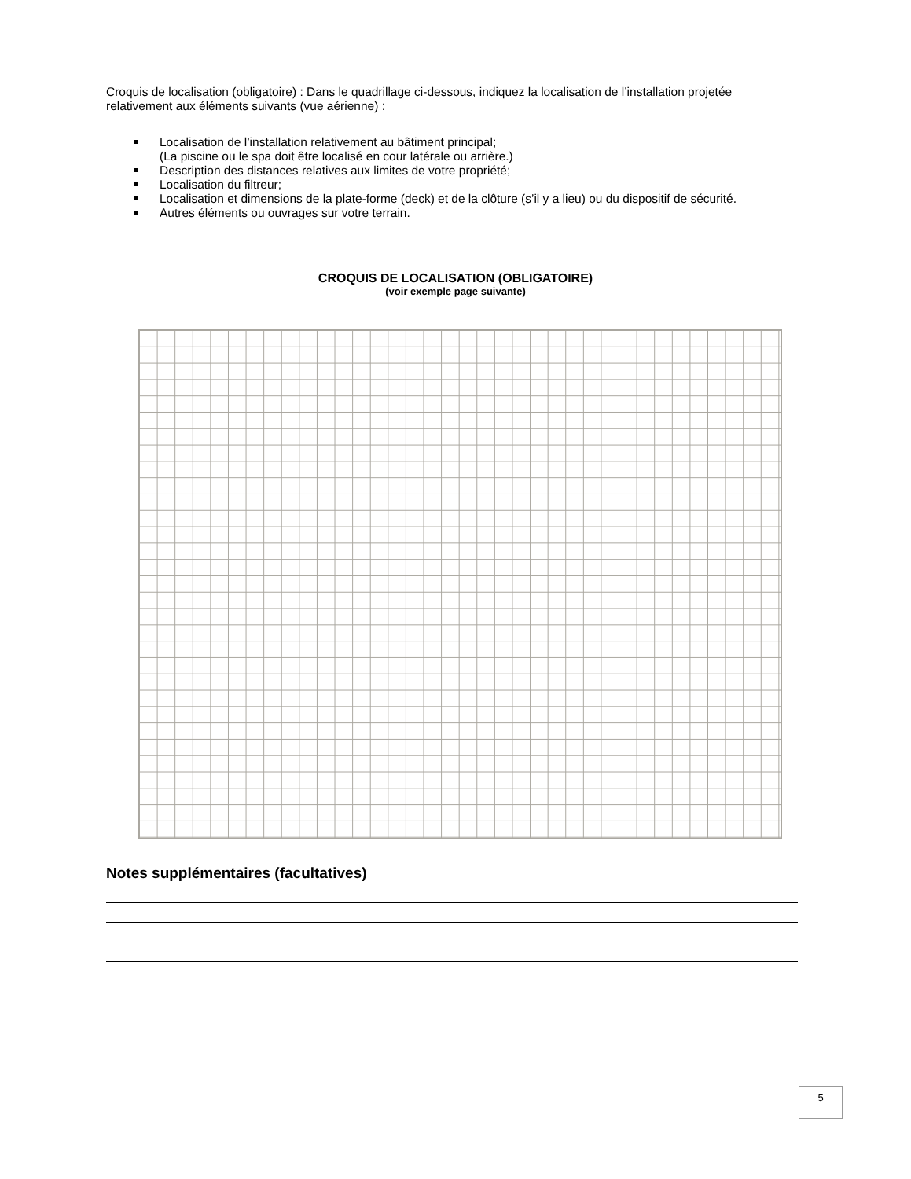Croquis de localisation (obligatoire) : Dans le quadrillage ci-dessous, indiquez la localisation de l’installation projetée relativement aux éléments suivants (vue aérienne) :
Localisation de l’installation relativement au bâtiment principal;
(La piscine ou le spa doit être localisé en cour latérale ou arrière.)
Description des distances relatives aux limites de votre propriété;
Localisation du filtreur;
Localisation et dimensions de la plate-forme (deck) et de la clôture (s’il y a lieu) ou du dispositif de sécurité.
Autres éléments ou ouvrages sur votre terrain.
CROQUIS DE LOCALISATION (OBLIGATOIRE)
(voir exemple page suivante)
Notes supplémentaires (facultatives)
5